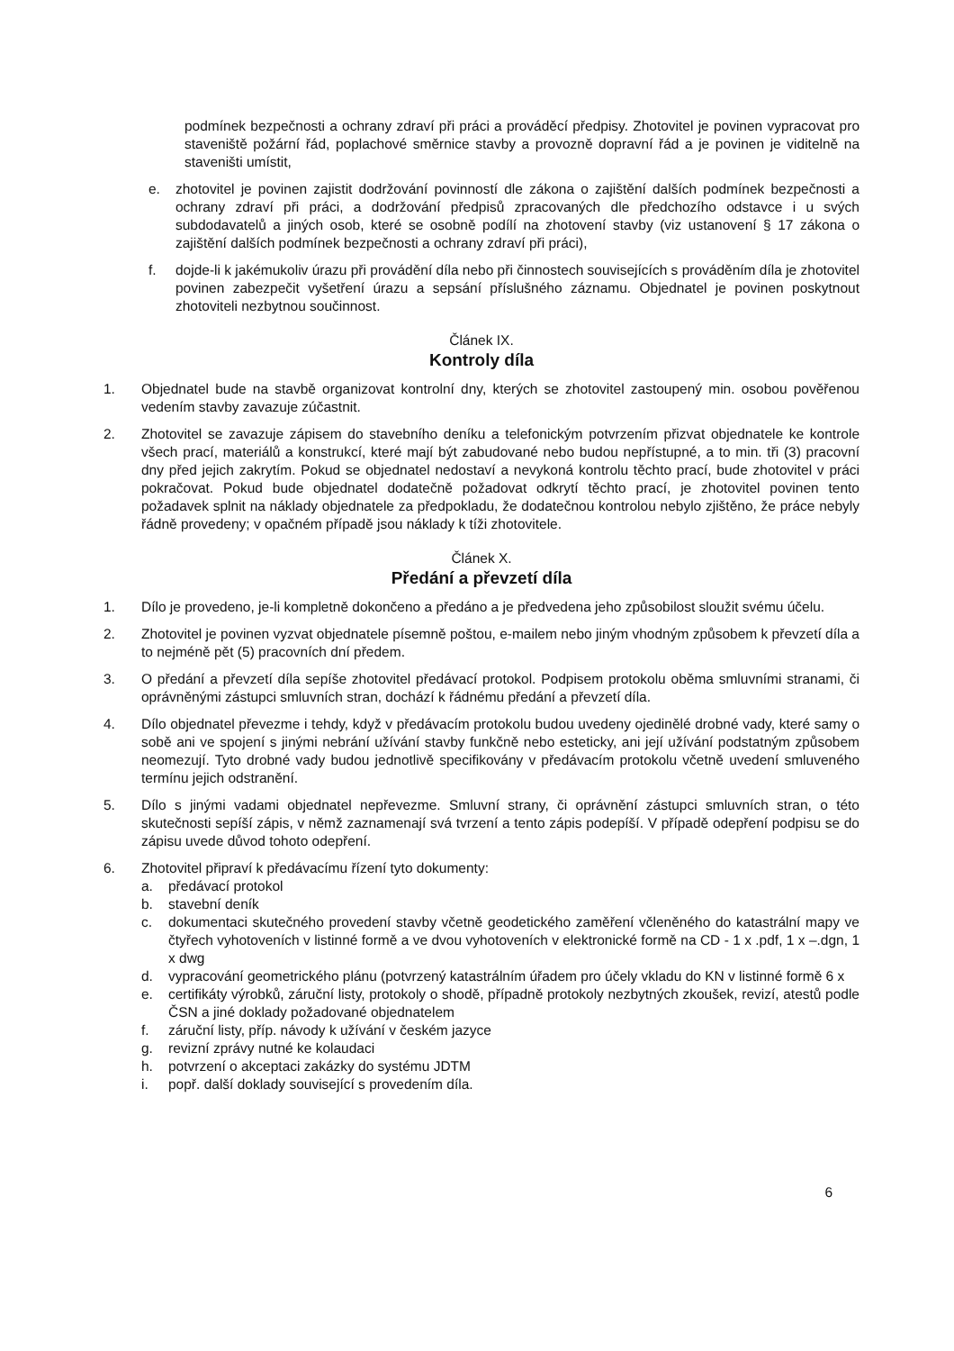podmínek bezpečnosti a ochrany zdraví při práci a prováděcí předpisy. Zhotovitel je povinen vypracovat pro staveniště požární řád, poplachové směrnice stavby a provozně dopravní řád a je povinen je viditelně na staveništi umístit,
e. zhotovitel je povinen zajistit dodržování povinností dle zákona o zajištění dalších podmínek bezpečnosti a ochrany zdraví při práci, a dodržování předpisů zpracovaných dle předchozího odstavce i u svých subdodavatelů a jiných osob, které se osobně podílí na zhotovení stavby (viz ustanovení § 17 zákona o zajištění dalších podmínek bezpečnosti a ochrany zdraví při práci),
f. dojde-li k jakémukoliv úrazu při provádění díla nebo při činnostech souvisejících s prováděním díla je zhotovitel povinen zabezpečit vyšetření úrazu a sepsání příslušného záznamu. Objednatel je povinen poskytnout zhotoviteli nezbytnou součinnost.
Článek IX.
Kontroly díla
1. Objednatel bude na stavbě organizovat kontrolní dny, kterých se zhotovitel zastoupený min. osobou pověřenou vedením stavby zavazuje zúčastnit.
2. Zhotovitel se zavazuje zápisem do stavebního deníku a telefonickým potvrzením přizvat objednatele ke kontrole všech prací, materiálů a konstrukcí, které mají být zabudované nebo budou nepřístupné, a to min. tři (3) pracovní dny před jejich zakrytím. Pokud se objednatel nedostaví a nevykoná kontrolu těchto prací, bude zhotovitel v práci pokračovat. Pokud bude objednatel dodatečně požadovat odkrytí těchto prací, je zhotovitel povinen tento požadavek splnit na náklady objednatele za předpokladu, že dodatečnou kontrolou nebylo zjištěno, že práce nebyly řádně provedeny; v opačném případě jsou náklady k tíži zhotovitele.
Článek X.
Předání a převzetí díla
1. Dílo je provedeno, je-li kompletně dokončeno a předáno a je předvedena jeho způsobilost sloužit svému účelu.
2. Zhotovitel je povinen vyzvat objednatele písemně poštou, e-mailem nebo jiným vhodným způsobem k převzetí díla a to nejméně pět (5) pracovních dní předem.
3. O předání a převzetí díla sepíše zhotovitel předávací protokol. Podpisem protokolu oběma smluvními stranami, či oprávněnými zástupci smluvních stran, dochází k řádnému předání a převzetí díla.
4. Dílo objednatel převezme i tehdy, když v předávacím protokolu budou uvedeny ojedinělé drobné vady, které samy o sobě ani ve spojení s jinými nebrání užívání stavby funkčně nebo esteticky, ani její užívání podstatným způsobem neomezují. Tyto drobné vady budou jednotlivě specifikovány v předávacím protokolu včetně uvedení smluveného termínu jejich odstranění.
5. Dílo s jinými vadami objednatel nepřevezme. Smluvní strany, či oprávnění zástupci smluvních stran, o této skutečnosti sepíší zápis, v němž zaznamenají svá tvrzení a tento zápis podepíší. V případě odepření podpisu se do zápisu uvede důvod tohoto odepření.
6. Zhotovitel připraví k předávacímu řízení tyto dokumenty:
a. předávací protokol
b. stavební deník
c. dokumentaci skutečného provedení stavby včetně geodetického zaměření včleněného do katastrální mapy ve čtyřech vyhotoveních v listinné formě a ve dvou vyhotoveních v elektronické formě na CD - 1 x .pdf, 1 x –.dgn, 1 x dwg
d. vypracování geometrického plánu (potvrzený katastrálním úřadem pro účely vkladu do KN v listinné formě 6 x
e. certifikáty výrobků, záruční listy, protokoly o shodě, případně protokoly nezbytných zkoušek, revizí, atestů podle ČSN a jiné doklady požadované objednatelem
f. záruční listy, příp. návody k užívání v českém jazyce
g. revizní zprávy nutné ke kolaudaci
h. potvrzení o akceptaci zakázky do systému JDTM
i. popř. další doklady související s provedením díla.
6